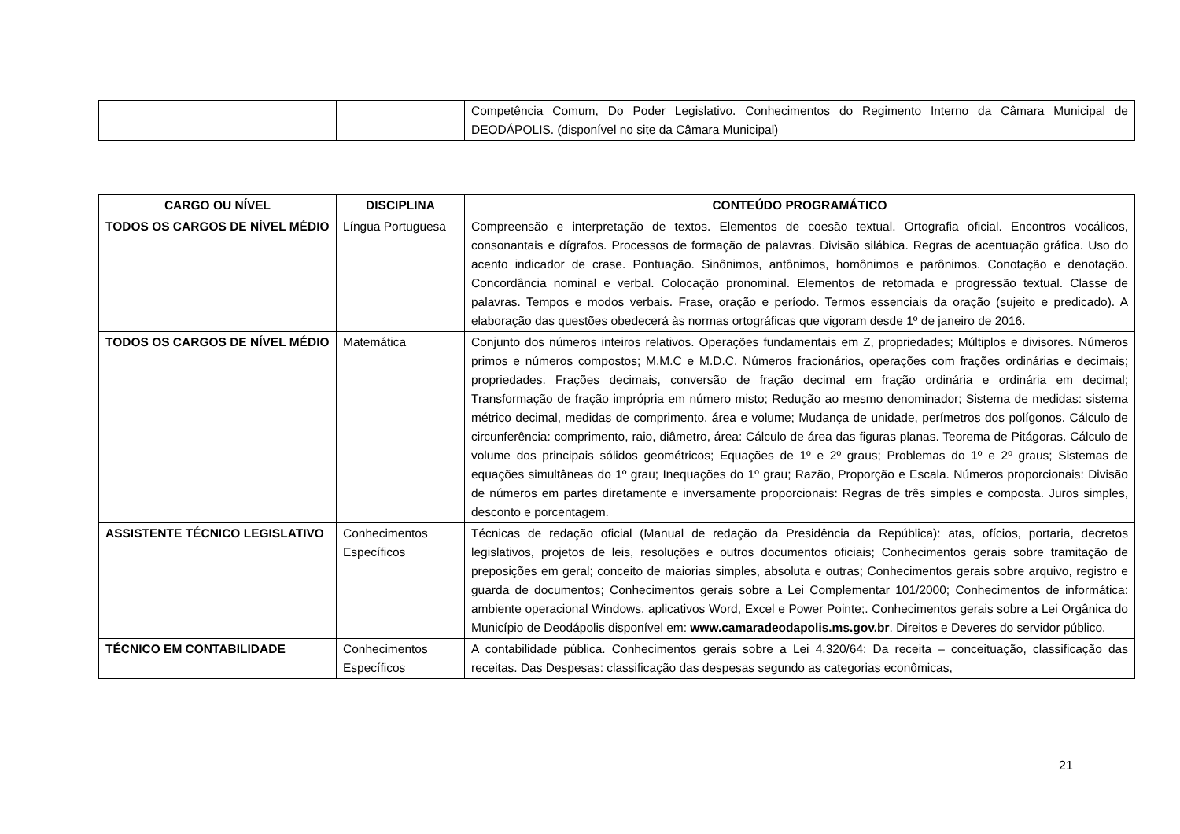| | | Competência Comum, Do Poder Legislativo. Conhecimentos do Regimento Interno da Câmara Municipal de DEODÁPOLIS. (disponível no site da Câmara Municipal) |
| CARGO OU NÍVEL | DISCIPLINA | CONTEÚDO PROGRAMÁTICO |
| --- | --- | --- |
| TODOS OS CARGOS DE NÍVEL MÉDIO | Língua Portuguesa | Compreensão e interpretação de textos. Elementos de coesão textual. Ortografia oficial. Encontros vocálicos, consonantais e dígrafos. Processos de formação de palavras. Divisão silábica. Regras de acentuação gráfica. Uso do acento indicador de crase. Pontuação. Sinônimos, antônimos, homônimos e parônimos. Conotação e denotação. Concordância nominal e verbal. Colocação pronominal. Elementos de retomada e progressão textual. Classe de palavras. Tempos e modos verbais. Frase, oração e período. Termos essenciais da oração (sujeito e predicado). A elaboração das questões obedecerá às normas ortográficas que vigoram desde 1º de janeiro de 2016. |
| TODOS OS CARGOS DE NÍVEL MÉDIO | Matemática | Conjunto dos números inteiros relativos. Operações fundamentais em Z, propriedades; Múltiplos e divisores. Números primos e números compostos; M.M.C e M.D.C. Números fracionários, operações com frações ordinárias e decimais; propriedades. Frações decimais, conversão de fração decimal em fração ordinária e ordinária em decimal; Transformação de fração imprópria em número misto; Redução ao mesmo denominador; Sistema de medidas: sistema métrico decimal, medidas de comprimento, área e volume; Mudança de unidade, perímetros dos polígonos. Cálculo de circunferência: comprimento, raio, diâmetro, área: Cálculo de área das figuras planas. Teorema de Pitágoras. Cálculo de volume dos principais sólidos geométricos; Equações de 1º e 2º graus; Problemas do 1º e 2º graus; Sistemas de equações simultâneas do 1º grau; Inequações do 1º grau; Razão, Proporção e Escala. Números proporcionais: Divisão de números em partes diretamente e inversamente proporcionais: Regras de três simples e composta. Juros simples, desconto e porcentagem. |
| ASSISTENTE TÉCNICO LEGISLATIVO | Conhecimentos Específicos | Técnicas de redação oficial (Manual de redação da Presidência da República): atas, ofícios, portaria, decretos legislativos, projetos de leis, resoluções e outros documentos oficiais; Conhecimentos gerais sobre tramitação de preposições em geral; conceito de maiorias simples, absoluta e outras; Conhecimentos gerais sobre arquivo, registro e guarda de documentos; Conhecimentos gerais sobre a Lei Complementar 101/2000; Conhecimentos de informática: ambiente operacional Windows, aplicativos Word, Excel e Power Pointe;. Conhecimentos gerais sobre a Lei Orgânica do Município de Deodápolis disponível em: www.camaradeodapolis.ms.gov.br . Direitos e Deveres do servidor público. |
| TÉCNICO EM CONTABILIDADE | Conhecimentos Específicos | A contabilidade pública. Conhecimentos gerais sobre a Lei 4.320/64: Da receita – conceituação, classificação das receitas. Das Despesas: classificação das despesas segundo as categorias econômicas, |
21